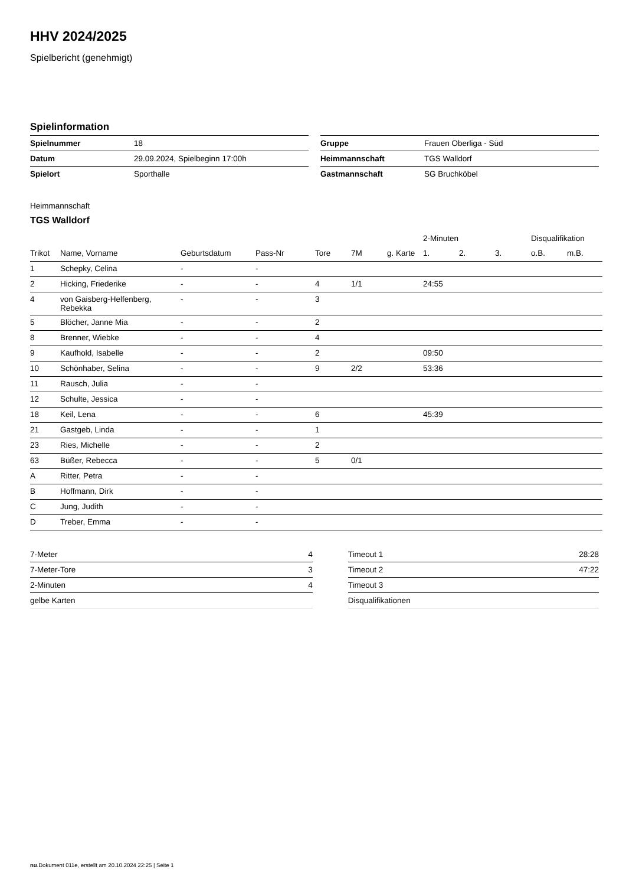HHV 2024/2025
Spielbericht (genehmigt)
Spielinformation
| Spielnummer | 18 |
| Datum | 29.09.2024, Spielbeginn 17:00h |
| Spielort | Sporthalle |
| Gruppe | Frauen Oberliga - Süd |
| Heimmannschaft | TGS Walldorf |
| Gastmannschaft | SG Bruchköbel |
Heimmannschaft
TGS Walldorf
| | | | | | | | 2-Minuten | | | Disqualifikation | |
| --- | --- | --- | --- | --- | --- | --- | --- | --- | --- | --- | --- |
| Trikot | Name, Vorname | Geburtsdatum | Pass-Nr | Tore | 7M | g. Karte | 1. | 2. | 3. | o.B. | m.B. |
| 1 | Schepky, Celina | - | - | | | | | | | | |
| 2 | Hicking, Friederike | - | - | 4 | 1/1 | | 24:55 | | | | |
| 4 | von Gaisberg-Helfenberg, Rebekka | - | - | 3 | | | | | | | |
| 5 | Blöcher, Janne Mia | - | - | 2 | | | | | | | |
| 8 | Brenner, Wiebke | - | - | 4 | | | | | | | |
| 9 | Kaufhold, Isabelle | - | - | 2 | | | 09:50 | | | | |
| 10 | Schönhaber, Selina | - | - | 9 | 2/2 | | 53:36 | | | | |
| 11 | Rausch, Julia | - | - | | | | | | | | |
| 12 | Schulte, Jessica | - | - | | | | | | | | |
| 18 | Keil, Lena | - | - | 6 | | | 45:39 | | | | |
| 21 | Gastgeb, Linda | - | - | 1 | | | | | | | |
| 23 | Ries, Michelle | - | - | 2 | | | | | | | |
| 63 | Büßer, Rebecca | - | - | 5 | 0/1 | | | | | | |
| A | Ritter, Petra | - | - | | | | | | | | |
| B | Hoffmann, Dirk | - | - | | | | | | | | |
| C | Jung, Judith | - | - | | | | | | | | |
| D | Treber, Emma | - | - | | | | | | | | |
| 7-Meter | 4 |
| 7-Meter-Tore | 3 |
| 2-Minuten | 4 |
| gelbe Karten | |
| Timeout 1 | 28:28 |
| Timeout 2 | 47:22 |
| Timeout 3 | |
| Disqualifikationen | |
nu.Dokument 011e, erstellt am 20.10.2024 22:25 | Seite 1